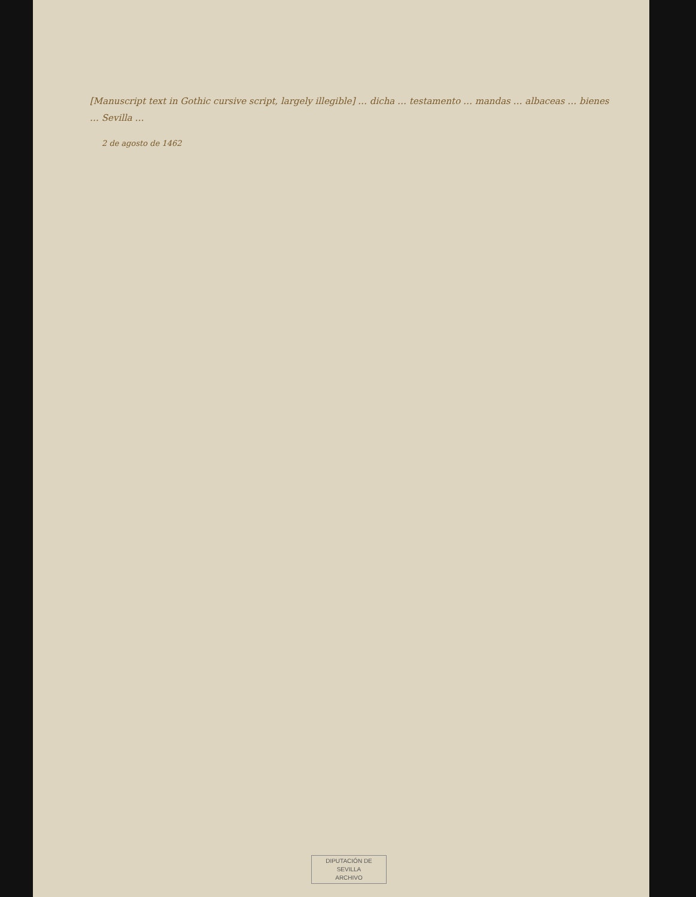[Manuscript text in Gothic cursive script, largely illegible] … dicha … testamento … mandas … albaceas … bienes … Sevilla …
2 de agosto de 1462
DIPUTACIÓN DE SEVILLA
ARCHIVO